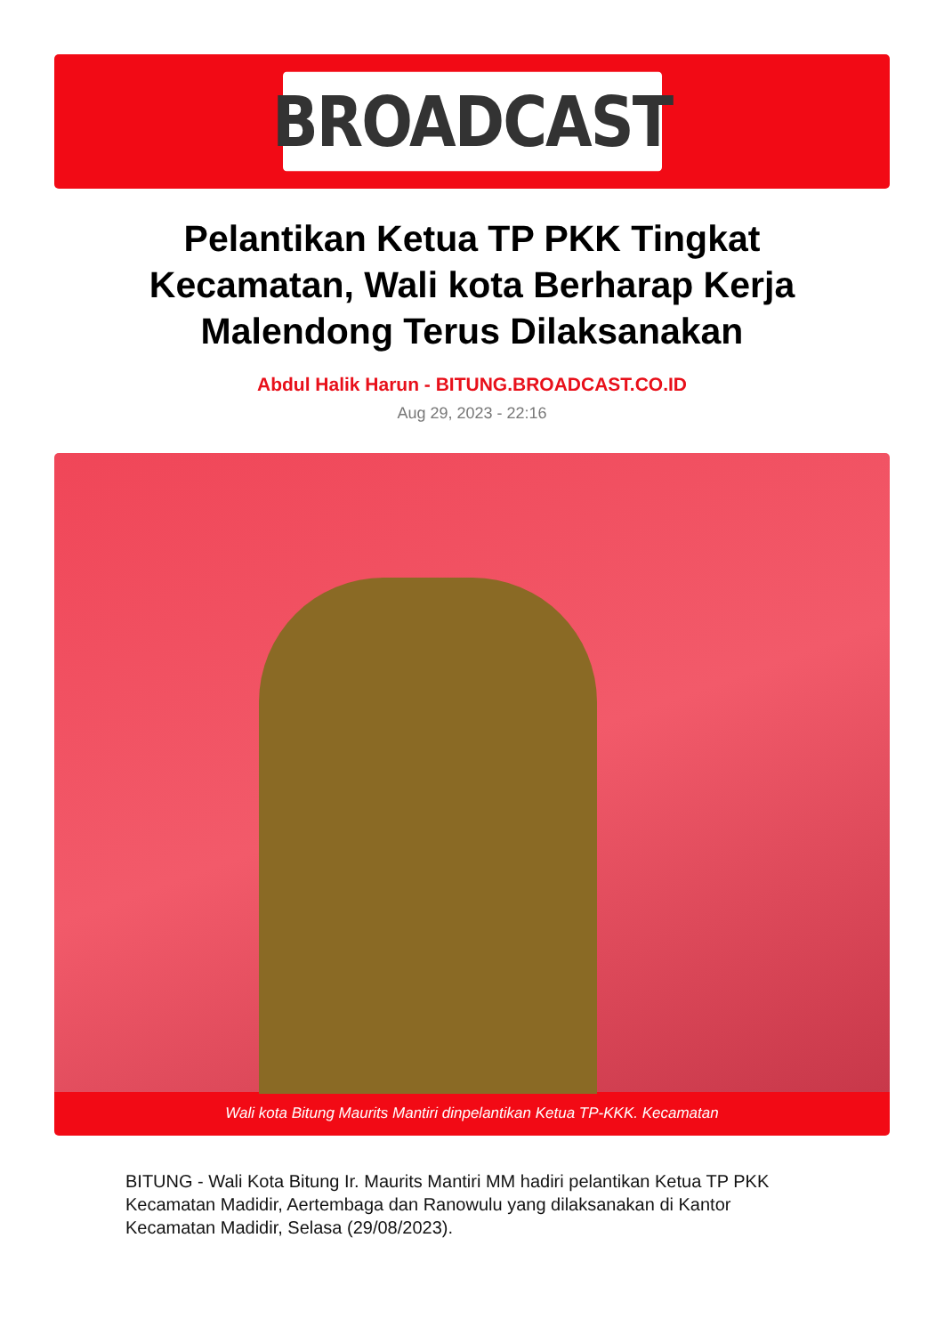BROADCAST
Pelantikan Ketua TP PKK Tingkat Kecamatan, Wali kota Berharap Kerja Malendong Terus Dilaksanakan
Abdul Halik Harun - BITUNG.BROADCAST.CO.ID
Aug 29, 2023 - 22:16
Wali kota Bitung Maurits Mantiri dinpelantikan Ketua TP-KKK. Kecamatan
BITUNG - Wali Kota Bitung Ir. Maurits Mantiri MM hadiri pelantikan Ketua TP PKK Kecamatan Madidir, Aertembaga dan Ranowulu yang dilaksanakan di Kantor Kecamatan Madidir, Selasa (29/08/2023).